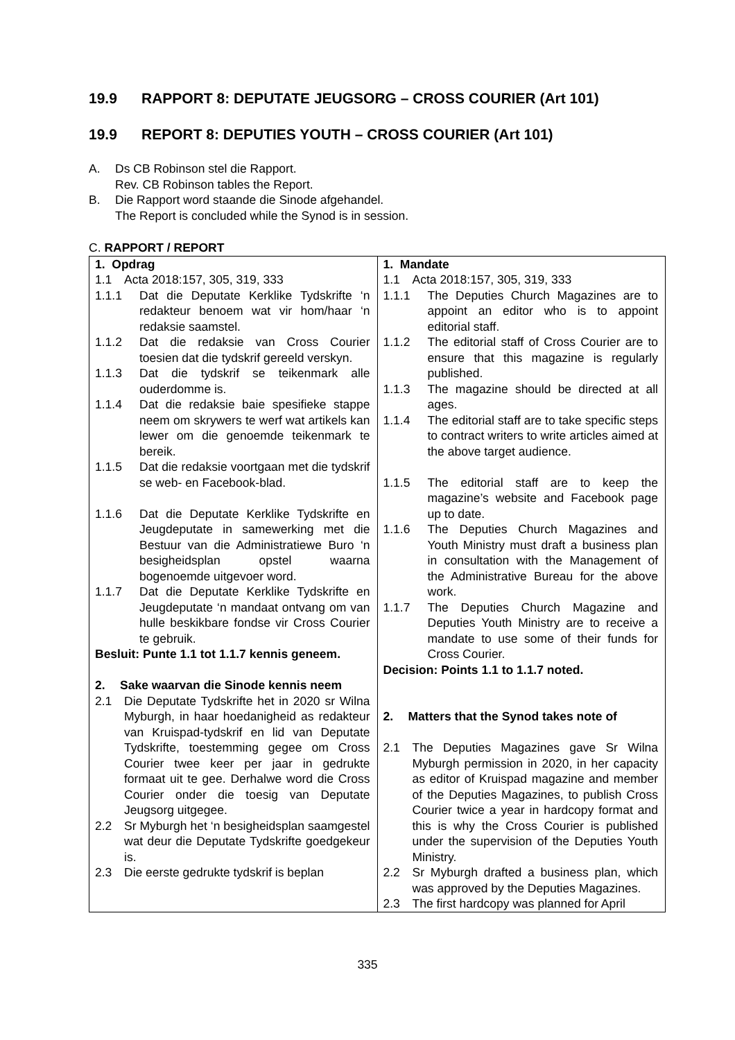19.9 RAPPORT 8: DEPUTATE JEUGSORG – CROSS COURIER (Art 101)
19.9 REPORT 8: DEPUTIES YOUTH – CROSS COURIER (Art 101)
A. Ds CB Robinson stel die Rapport.
Rev. CB Robinson tables the Report.
B. Die Rapport word staande die Sinode afgehandel.
The Report is concluded while the Synod is in session.
C. RAPPORT / REPORT
| 1. Opdrag 1.1 Acta 2018:157, 305, 319, 333 1.1.1 Dat die Deputate Kerklike Tydskrifte ‘n redakteur benoem wat vir hom/haar ‘n redaksie saamstel. 1.1.2 Dat die redaksie van Cross Courier toesien dat die tydskrif gereeld verskyn. 1.1.3 Dat die tydskrif se teikenmark alle ouderdomme is. 1.1.4 Dat die redaksie baie spesifieke stappe neem om skrywers te werf wat artikels kan lewer om die genoemde teikenmark te bereik. 1.1.5 Dat die redaksie voortgaan met die tydskrif se web- en Facebook-blad. 1.1.6 Dat die Deputate Kerklike Tydskrifte en Jeugdeputate in samewerking met die Bestuur van die Administratiewe Buro ‘n besigheidsplan opstel waarna bogenoemde uitgevoer word. 1.1.7 Dat die Deputate Kerklike Tydskrifte en Jeugdeputate ‘n mandaat ontvang om van hulle beskikbare fondse vir Cross Courier te gebruik. Besluit: Punte 1.1 tot 1.1.7 kennis geneem. 2. Sake waarvan die Sinode kennis neem 2.1 Die Deputate Tydskrifte het in 2020 sr Wilna Myburgh, in haar hoedanigheid as redakteur van Kruispad-tydskrif en lid van Deputate Tydskrifte, toestemming gegee om Cross Courier twee keer per jaar in gedrukte formaat uit te gee. Derhalwe word die Cross Courier onder die toesig van Deputate Jeugsorg uitgegee. 2.2 Sr Myburgh het ‘n besigheidsplan saamgestel wat deur die Deputate Tydskrifte goedgekeur is. 2.3 Die eerste gedrukte tydskrif is beplan | 1. Mandate 1.1 Acta 2018:157, 305, 319, 333 1.1.1 The Deputies Church Magazines are to appoint an editor who is to appoint editorial staff. 1.1.2 The editorial staff of Cross Courier are to ensure that this magazine is regularly published. 1.1.3 The magazine should be directed at all ages. 1.1.4 The editorial staff are to take specific steps to contract writers to write articles aimed at the above target audience. 1.1.5 The editorial staff are to keep the magazine’s website and Facebook page up to date. 1.1.6 The Deputies Church Magazines and Youth Ministry must draft a business plan in consultation with the Management of the Administrative Bureau for the above work. 1.1.7 The Deputies Church Magazine and Deputies Youth Ministry are to receive a mandate to use some of their funds for Cross Courier. Decision: Points 1.1 to 1.1.7 noted. 2. Matters that the Synod takes note of 2.1 The Deputies Magazines gave Sr Wilna Myburgh permission in 2020, in her capacity as editor of Kruispad magazine and member of the Deputies Magazines, to publish Cross Courier twice a year in hardcopy format and this is why the Cross Courier is published under the supervision of the Deputies Youth Ministry. 2.2 Sr Myburgh drafted a business plan, which was approved by the Deputies Magazines. 2.3 The first hardcopy was planned for April |
335